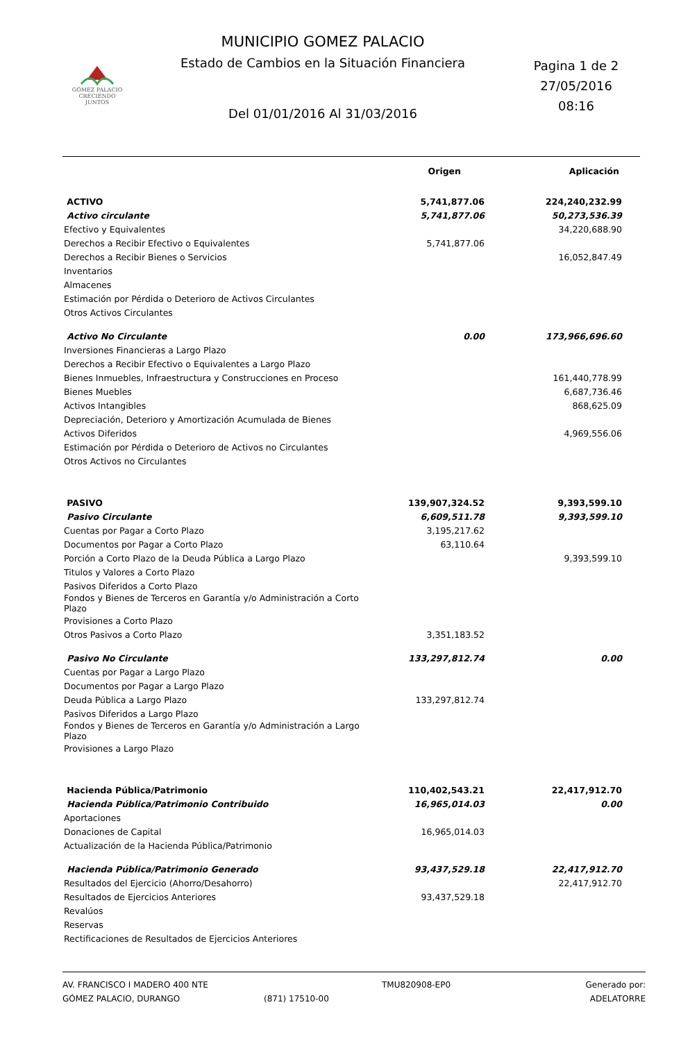MUNICIPIO GOMEZ PALACIO
Estado de Cambios en la Situación Financiera
Del 01/01/2016 Al 31/03/2016
Pagina 1 de 2
27/05/2016
08:16
GÓMEZ PALACIO
CRECIENDO JUNTOS
| | Origen | Aplicación |
| --- | --- | --- |
| ACTIVO | 5,741,877.06 | 224,240,232.99 |
| Activo circulante | 5,741,877.06 | 50,273,536.39 |
| Efectivo y Equivalentes | | 34,220,688.90 |
| Derechos a Recibir Efectivo o Equivalentes | 5,741,877.06 | |
| Derechos a Recibir Bienes o Servicios | | 16,052,847.49 |
| Inventarios | | |
| Almacenes | | |
| Estimación por Pérdida o Deterioro de Activos Circulantes | | |
| Otros Activos Circulantes | | |
| Activo No Circulante | 0.00 | 173,966,696.60 |
| Inversiones Financieras a Largo Plazo | | |
| Derechos a Recibir Efectivo o Equivalentes a Largo Plazo | | |
| Bienes Inmuebles, Infraestructura y Construcciones en Proceso | | 161,440,778.99 |
| Bienes Muebles | | 6,687,736.46 |
| Activos Intangibles | | 868,625.09 |
| Depreciación, Deterioro y Amortización Acumulada de Bienes | | |
| Activos Diferidos | | 4,969,556.06 |
| Estimación por Pérdida o Deterioro de Activos no Circulantes | | |
| Otros Activos no Circulantes | | |
| PASIVO | 139,907,324.52 | 9,393,599.10 |
| Pasivo Circulante | 6,609,511.78 | 9,393,599.10 |
| Cuentas por Pagar a Corto Plazo | 3,195,217.62 | |
| Documentos por Pagar a Corto Plazo | 63,110.64 | |
| Porción a Corto Plazo de la Deuda Pública a Largo Plazo | | 9,393,599.10 |
| Titulos y Valores a Corto Plazo | | |
| Pasivos Diferidos a Corto Plazo | | |
| Fondos y Bienes de Terceros en Garantía y/o Administración a Corto Plazo | | |
| Provisiones a Corto Plazo | | |
| Otros Pasivos a Corto Plazo | 3,351,183.52 | |
| Pasivo No Circulante | 133,297,812.74 | 0.00 |
| Cuentas por Pagar a Largo Plazo | | |
| Documentos por Pagar a Largo Plazo | | |
| Deuda Pública a Largo Plazo | 133,297,812.74 | |
| Pasivos Diferidos a Largo Plazo | | |
| Fondos y Bienes de Terceros en Garantía y/o Administración a Largo Plazo | | |
| Provisiones a Largo Plazo | | |
| Hacienda Pública/Patrimonio | 110,402,543.21 | 22,417,912.70 |
| Hacienda Pública/Patrimonio Contribuido | 16,965,014.03 | 0.00 |
| Aportaciones | | |
| Donaciones de Capital | 16,965,014.03 | |
| Actualización de la Hacienda Pública/Patrimonio | | |
| Hacienda Pública/Patrimonio Generado | 93,437,529.18 | 22,417,912.70 |
| Resultados del Ejercicio (Ahorro/Desahorro) | | 22,417,912.70 |
| Resultados de Ejercicios Anteriores | 93,437,529.18 | |
| Revalúos | | |
| Reservas | | |
| Rectificaciones de Resultados de Ejercicios Anteriores | | |
AV. FRANCISCO I MADERO 400 NTE
GÓMEZ PALACIO, DURANGO
(871) 17510-00
TMU820908-EP0
Generado por: ADELATORRE